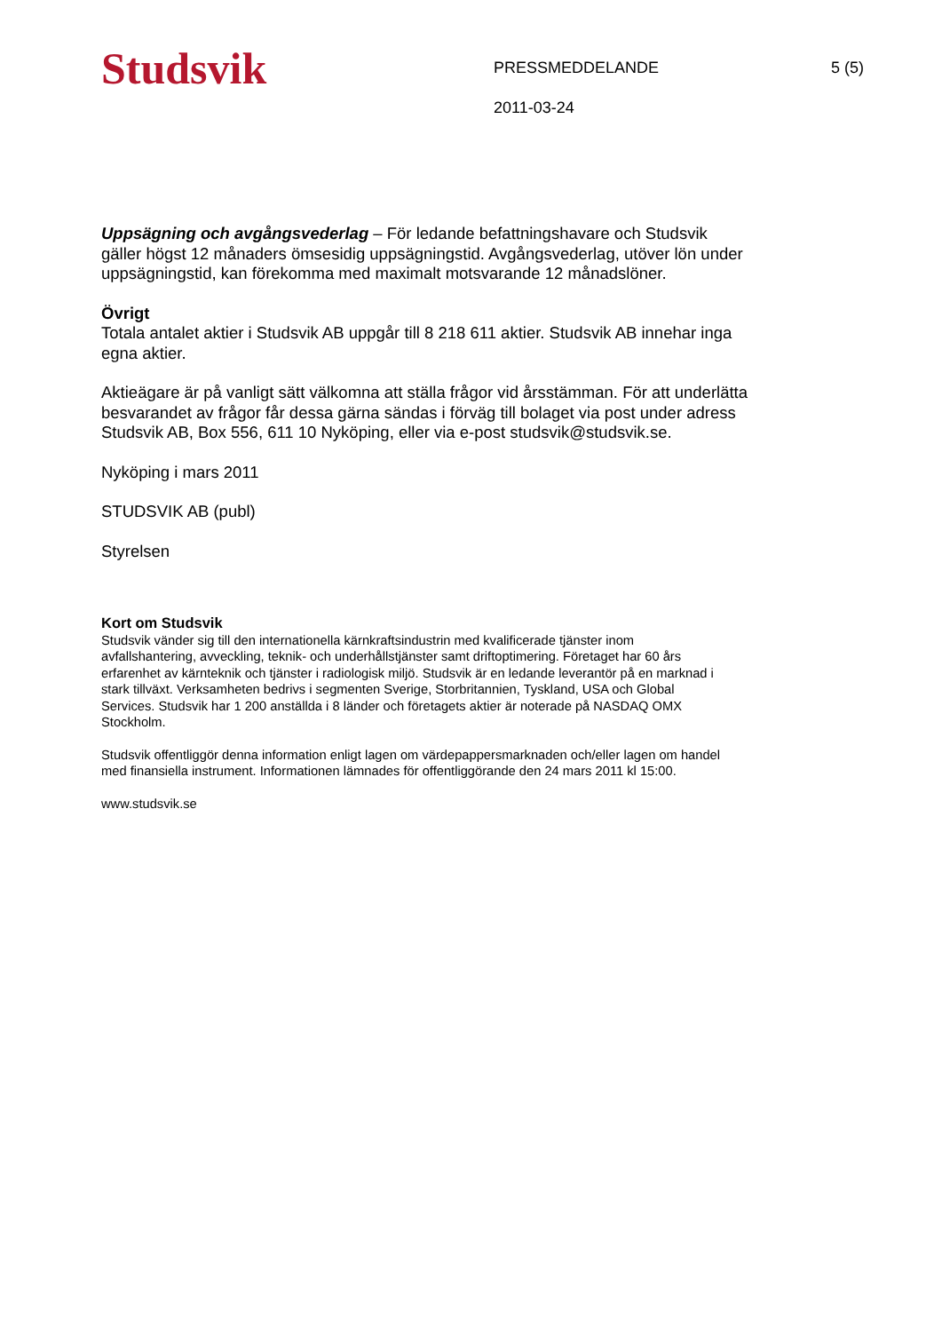Studsvik
PRESSMEDDELANDE
2011-03-24
5 (5)
Uppsägning och avgångsvederlag – För ledande befattningshavare och Studsvik gäller högst 12 månaders ömsesidig uppsägningstid. Avgångsvederlag, utöver lön under uppsägningstid, kan förekomma med maximalt motsvarande 12 månadslöner.
Övrigt
Totala antalet aktier i Studsvik AB uppgår till 8 218 611 aktier. Studsvik AB innehar inga egna aktier.
Aktieägare är på vanligt sätt välkomna att ställa frågor vid årsstämman. För att underlätta besvarandet av frågor får dessa gärna sändas i förväg till bolaget via post under adress Studsvik AB, Box 556, 611 10 Nyköping, eller via e-post studsvik@studsvik.se.
Nyköping i mars 2011
STUDSVIK AB (publ)
Styrelsen
Kort om Studsvik
Studsvik vänder sig till den internationella kärnkraftsindustrin med kvalificerade tjänster inom avfallshantering, avveckling, teknik- och underhållstjänster samt driftoptimering. Företaget har 60 års erfarenhet av kärnteknik och tjänster i radiologisk miljö. Studsvik är en ledande leverantör på en marknad i stark tillväxt. Verksamheten bedrivs i segmenten Sverige, Storbritannien, Tyskland, USA och Global Services. Studsvik har 1 200 anställda i 8 länder och företagets aktier är noterade på NASDAQ OMX Stockholm.
Studsvik offentliggör denna information enligt lagen om värdepappersmarknaden och/eller lagen om handel med finansiella instrument. Informationen lämnades för offentliggörande den 24 mars 2011 kl 15:00.
www.studsvik.se